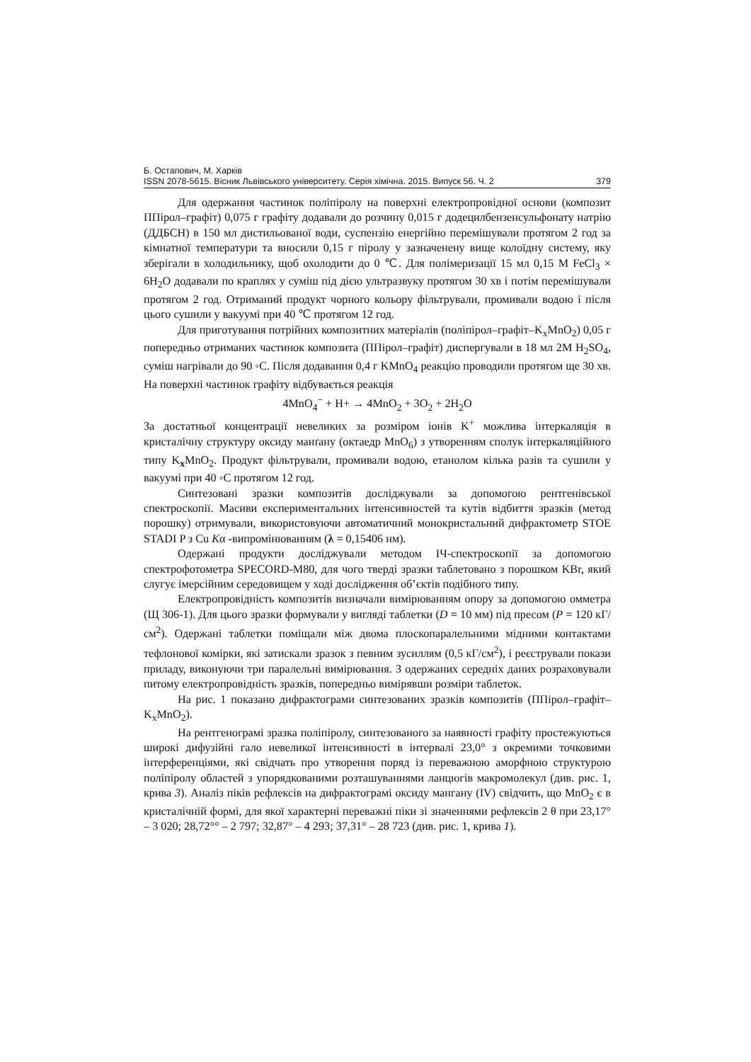Б. Остапович, М. Харків
ISSN 2078-5615. Вісник Львівського університету. Серія хімічна. 2015. Випуск 56. Ч. 2 379
Для одержання частинок поліпіролу на поверхні електропровідної основи (композит ППірол–графіт) 0,075 г графіту додавали до розчину 0,015 г додецилбензенсульфонату натрію (ДДБСН) в 150 мл дистильованої води, суспензію енергійно перемішували протягом 2 год за кімнатної температури та вносили 0,15 г піролу у зазначенену вище колоїдну систему, яку зберігали в холодильнику, щоб охолодити до 0 ℃. Для полімеризації 15 мл 0,15 M FeCl<sub>3</sub> × 6H<sub>2</sub>O додавали по краплях у суміш під дією ультразвуку протягом 30 хв і потім перемішували протягом 2 год. Отриманий продукт чорного кольору фільтрували, промивали водою і після цього сушили у вакуумі при 40 ℃ протягом 12 год.
Для приготування потрійних композитних матеріалів (поліпірол–графіт–K<sub>x</sub>MnO<sub>2</sub>) 0,05 г попередньо отриманих частинок композита (ППірол–графіт) диспергували в 18 мл 2M H<sub>2</sub>SO<sub>4</sub>, суміш нагрівали до 90 ◦C. Після додавання 0,4 г KMnO<sub>4</sub> реакцію проводили протягом ще 30 хв. На поверхні частинок графіту відбувається реакція
4MnO<sub>4</sub><sup>−</sup> + H+ → 4MnO<sub>2</sub> + 3O<sub>2</sub> + 2H<sub>2</sub>O
За достатньої концентрації невеликих за розміром іонів K<sup>+</sup> можлива інтеркаляція в кристалічну структуру оксиду манґану (октаедр MnO<sub>6</sub>) з утворенням сполук інтеркаляційного типу K<sub>x</sub>MnO<sub>2</sub>. Продукт фільтрували, промивали водою, етанолом кілька разів та сушили у вакуумі при 40 ◦C протягом 12 год.
Синтезовані зразки композитів досліджували за допомогою рентгенівської спектроскопії. Масиви експериментальних інтенсивностей та кутів відбиття зразків (метод порошку) отримували, використовуючи автоматичний монокристальний дифрактометр STOE STADI P з Cu Kα -випромінюванням (λ = 0,15406 нм).
Одержані продукти досліджували методом ІЧ-спектроскопії за допомогою спектрофотометра SPECORD-M80, для чого тверді зразки таблетовано з порошком KBr, який слугує імерсійним середовищем у ході дослідження об’єктів подібного типу.
Електропровідність композитів визначали вимірюванням опору за допомогою омметра (Щ 306-1). Для цього зразки формували у вигляді таблетки (D = 10 мм) під пресом (P = 120 кГ/см<sup>2</sup>). Одержані таблетки поміщали між двома плоскопаралельними мідними контактами тефлонової комірки, які затискали зразок з певним зусиллям (0,5 кГ/см<sup>2</sup>), і реєстрували покази приладу, виконуючи три паралельні вимірювання. З одержаних середніх даних розраховували питому електропровідність зразків, попередньо вимірявши розміри таблеток.
На рис. 1 показано дифрактограми синтезованих зразків композитів (ППірол–графіт–K<sub>x</sub>MnO<sub>2</sub>).
На рентгенограмі зразка поліпіролу, синтезованого за наявності графіту простежуються широкі дифузійні гало невеликої інтенсивності в інтервалі 23,0° з окремими точковими інтерференціями, які свідчать про утворення поряд із переважною аморфною структурою поліпіролу областей з упорядкованими розташуваннями ланцюгів макромолекул (див. рис. 1, крива 3). Аналіз піків рефлексів на дифрактограмі оксиду мангану (IV) свідчить, що MnO<sub>2</sub> є в кристалічній формі, для якої характерні переважні піки зі значеннями рефлексів 2 θ при 23,17° – 3 020; 28,72°° – 2 797; 32,87° – 4 293; 37,31° – 28 723 (див. рис. 1, крива 1).